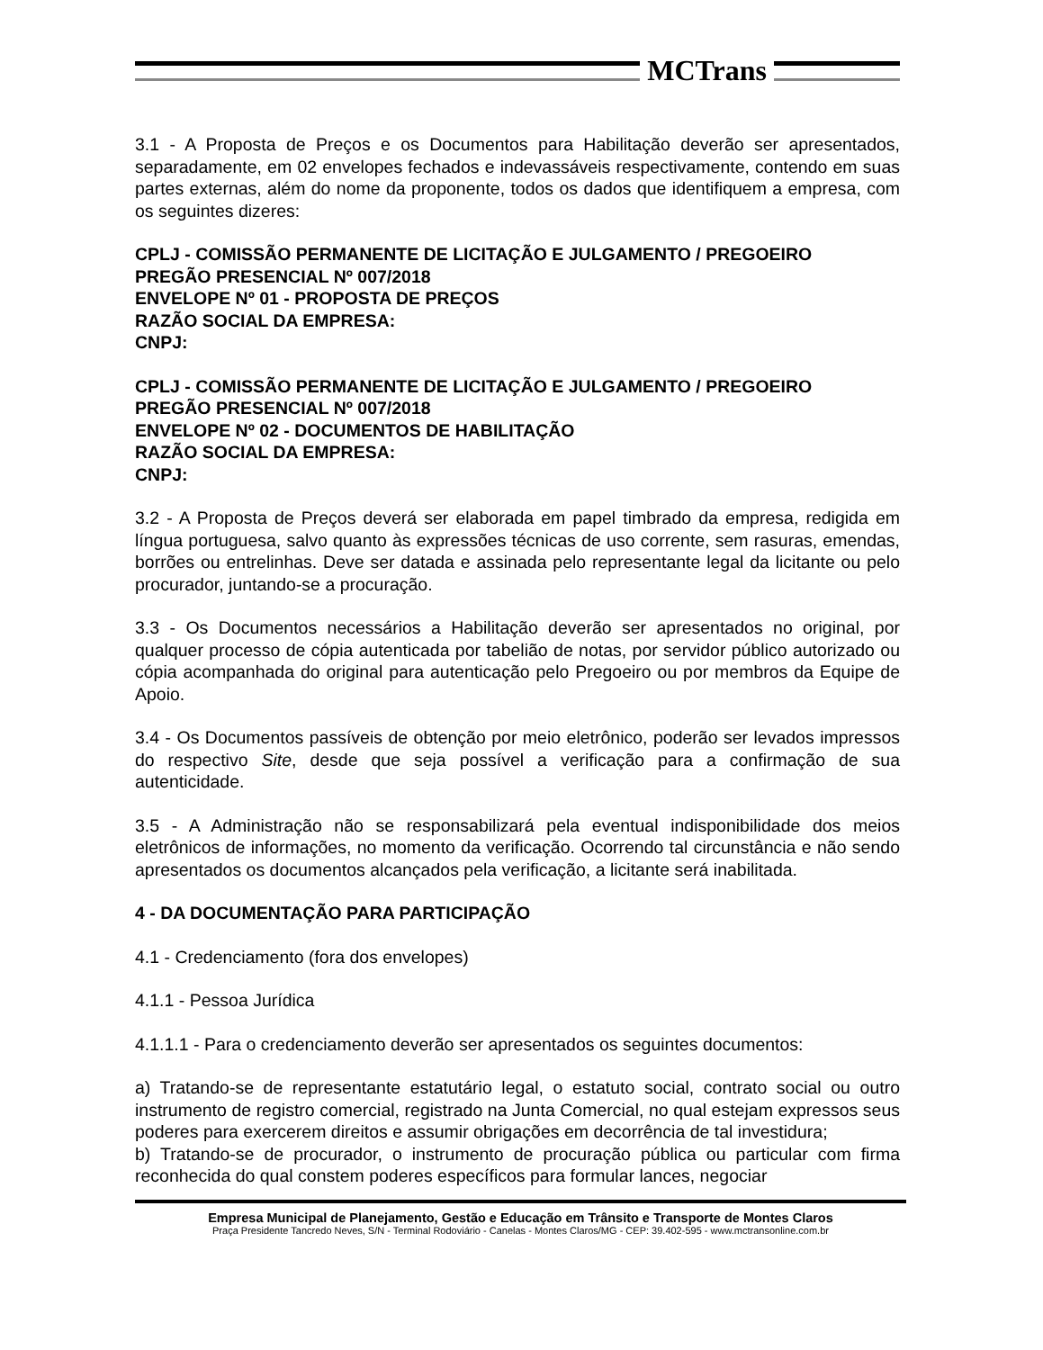MCTrans
3.1 - A Proposta de Preços e os Documentos para Habilitação deverão ser apresentados, separadamente, em 02 envelopes fechados e indevassáveis respectivamente, contendo em suas partes externas, além do nome da proponente, todos os dados que identifiquem a empresa, com os seguintes dizeres:
CPLJ - COMISSÃO PERMANENTE DE LICITAÇÃO E JULGAMENTO / PREGOEIRO
PREGÃO PRESENCIAL Nº 007/2018
ENVELOPE Nº 01 - PROPOSTA DE PREÇOS
RAZÃO SOCIAL DA EMPRESA:
CNPJ:
CPLJ - COMISSÃO PERMANENTE DE LICITAÇÃO E JULGAMENTO / PREGOEIRO
PREGÃO PRESENCIAL Nº 007/2018
ENVELOPE Nº 02 - DOCUMENTOS DE HABILITAÇÃO
RAZÃO SOCIAL DA EMPRESA:
CNPJ:
3.2 - A Proposta de Preços deverá ser elaborada em papel timbrado da empresa, redigida em língua portuguesa, salvo quanto às expressões técnicas de uso corrente, sem rasuras, emendas, borrões ou entrelinhas. Deve ser datada e assinada pelo representante legal da licitante ou pelo procurador, juntando-se a procuração.
3.3 - Os Documentos necessários a Habilitação deverão ser apresentados no original, por qualquer processo de cópia autenticada por tabelião de notas, por servidor público autorizado ou cópia acompanhada do original para autenticação pelo Pregoeiro ou por membros da Equipe de Apoio.
3.4 - Os Documentos passíveis de obtenção por meio eletrônico, poderão ser levados impressos do respectivo Site, desde que seja possível a verificação para a confirmação de sua autenticidade.
3.5 - A Administração não se responsabilizará pela eventual indisponibilidade dos meios eletrônicos de informações, no momento da verificação. Ocorrendo tal circunstância e não sendo apresentados os documentos alcançados pela verificação, a licitante será inabilitada.
4 - DA DOCUMENTAÇÃO PARA PARTICIPAÇÃO
4.1 - Credenciamento (fora dos envelopes)
4.1.1 - Pessoa Jurídica
4.1.1.1 - Para o credenciamento deverão ser apresentados os seguintes documentos:
a) Tratando-se de representante estatutário legal, o estatuto social, contrato social ou outro instrumento de registro comercial, registrado na Junta Comercial, no qual estejam expressos seus poderes para exercerem direitos e assumir obrigações em decorrência de tal investidura;
b) Tratando-se de procurador, o instrumento de procuração pública ou particular com firma reconhecida do qual constem poderes específicos para formular lances, negociar
Empresa Municipal de Planejamento, Gestão e Educação em Trânsito e Transporte de Montes Claros
Praça Presidente Tancredo Neves, S/N - Terminal Rodoviário - Canelas - Montes Claros/MG - CEP: 39.402-595 - www.mctransonline.com.br